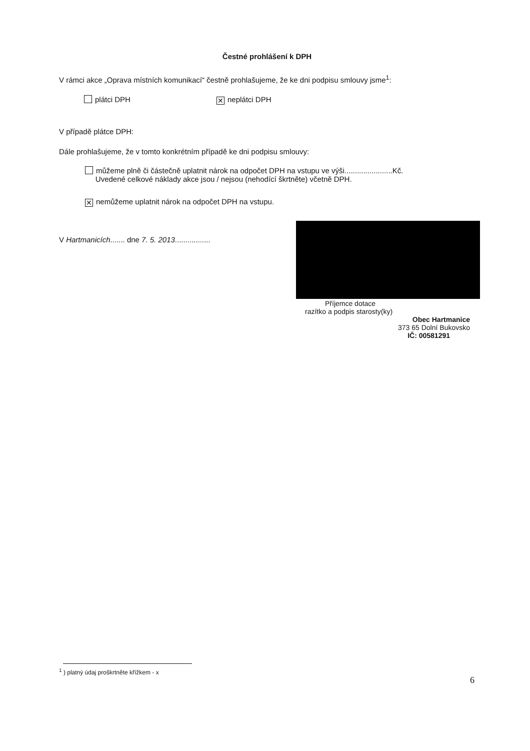Čestné prohlášení k DPH
V rámci akce „Oprava místních komunikací“ čestně prohlašujeme, že ke dni podpisu smlouvy jsme<sup>1</sup>:
plátci DPH ✕ neplátci DPH
V případě plátce DPH:
Dále prohlašujeme, že v tomto konkrétním případě ke dni podpisu smlouvy:
můžeme plně či částečně uplatnit nárok na odpočet DPH na vstupu ve výši.......................Kč.
Uvedené celkové náklady akce jsou / nejsou (nehodící škrtněte) včetně DPH.
✕ nemůžeme uplatnit nárok na odpočet DPH na vstupu.
V Hartmanicích....... dne 7. 5. 2013.................
Příjemce dotace
razítko a podpis starosty(ky)
Obec Hartmanice
373 65 Dolní Bukovsko
IČ: 00581291
<sup>1</sup> ) platný údaj proškrtněte křížkem - x
6